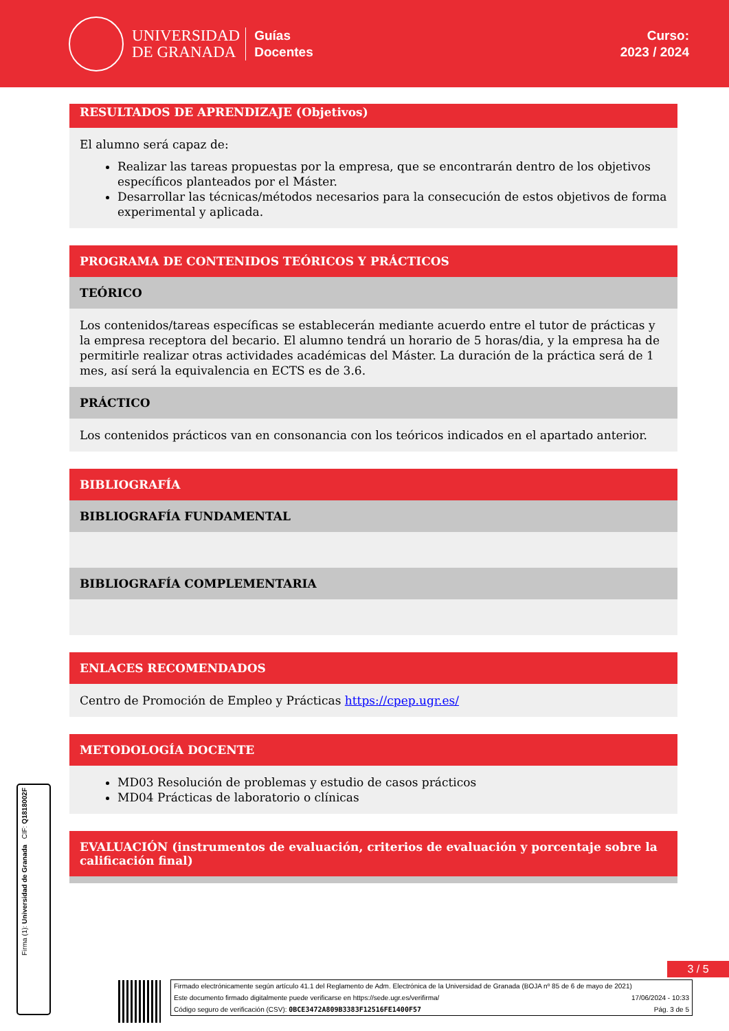UNIVERSIDAD
DE GRANADA
Guías
Docentes
Curso:
2023 / 2024
RESULTADOS DE APRENDIZAJE (Objetivos)
El alumno será capaz de:
Realizar las tareas propuestas por la empresa, que se encontrarán dentro de los objetivos específicos planteados por el Máster.
Desarrollar las técnicas/métodos necesarios para la consecución de estos objetivos de forma experimental y aplicada.
PROGRAMA DE CONTENIDOS TEÓRICOS Y PRÁCTICOS
TEÓRICO
Los contenidos/tareas específicas se establecerán mediante acuerdo entre el tutor de prácticas y la empresa receptora del becario. El alumno tendrá un horario de 5 horas/dia, y la empresa ha de permitirle realizar otras actividades académicas del Máster. La duración de la práctica será de 1 mes, así será la equivalencia en ECTS es de 3.6.
PRÁCTICO
Los contenidos prácticos van en consonancia con los teóricos indicados en el apartado anterior.
BIBLIOGRAFÍA
BIBLIOGRAFÍA FUNDAMENTAL
BIBLIOGRAFÍA COMPLEMENTARIA
ENLACES RECOMENDADOS
Centro de Promoción de Empleo y Prácticas https://cpep.ugr.es/
METODOLOGÍA DOCENTE
MD03 Resolución de problemas y estudio de casos prácticos
MD04 Prácticas de laboratorio o clínicas
EVALUACIÓN (instrumentos de evaluación, criterios de evaluación y porcentaje sobre la calificación final)
3 / 5
Firma (1): Universidad de Granada CIF: Q1818002F
Firmado electrónicamente según artículo 41.1 del Reglamento de Adm. Electrónica de la Universidad de Granada (BOJA nº 85 de 6 de mayo de 2021)
Este documento firmado digitalmente puede verificarse en https://sede.ugr.es/verifirma/ 17/06/2024 - 10:33
Código seguro de verificación (CSV): 0BCE3472A809B3383F12516FE1400F57 Pág. 3 de 5